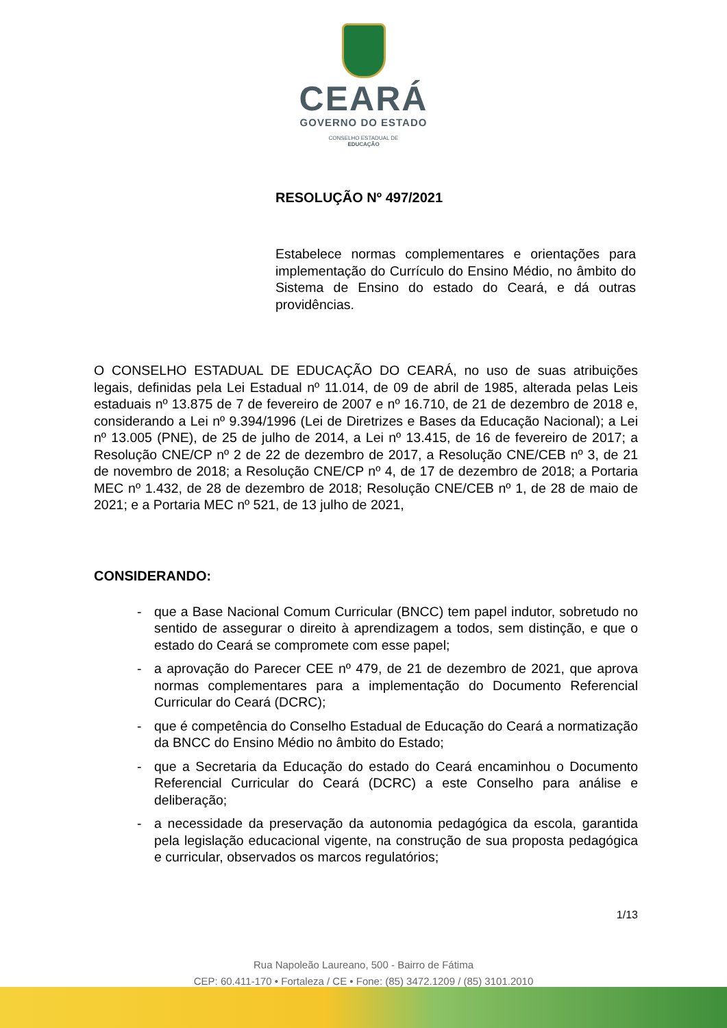CEARÁ
GOVERNO DO ESTADO
CONSELHO ESTADUAL DE
EDUCAÇÃO
RESOLUÇÃO Nº 497/2021
Estabelece normas complementares e orientações para implementação do Currículo do Ensino Médio, no âmbito do Sistema de Ensino do estado do Ceará, e dá outras providências.
O CONSELHO ESTADUAL DE EDUCAÇÃO DO CEARÁ, no uso de suas atribuições legais, definidas pela Lei Estadual nº 11.014, de 09 de abril de 1985, alterada pelas Leis estaduais nº 13.875 de 7 de fevereiro de 2007 e nº 16.710, de 21 de dezembro de 2018 e, considerando a Lei nº 9.394/1996 (Lei de Diretrizes e Bases da Educação Nacional); a Lei nº 13.005 (PNE), de 25 de julho de 2014, a Lei nº 13.415, de 16 de fevereiro de 2017; a Resolução CNE/CP nº 2 de 22 de dezembro de 2017, a Resolução CNE/CEB nº 3, de 21 de novembro de 2018; a Resolução CNE/CP nº 4, de 17 de dezembro de 2018; a Portaria MEC nº 1.432, de 28 de dezembro de 2018; Resolução CNE/CEB nº 1, de 28 de maio de 2021; e a Portaria MEC nº 521, de 13 julho de 2021,
CONSIDERANDO:
- que a Base Nacional Comum Curricular (BNCC) tem papel indutor, sobretudo no sentido de assegurar o direito à aprendizagem a todos, sem distinção, e que o estado do Ceará se compromete com esse papel;
- a aprovação do Parecer CEE nº 479, de 21 de dezembro de 2021, que aprova normas complementares para a implementação do Documento Referencial Curricular do Ceará (DCRC);
- que é competência do Conselho Estadual de Educação do Ceará a normatização da BNCC do Ensino Médio no âmbito do Estado;
- que a Secretaria da Educação do estado do Ceará encaminhou o Documento Referencial Curricular do Ceará (DCRC) a este Conselho para análise e deliberação;
- a necessidade da preservação da autonomia pedagógica da escola, garantida pela legislação educacional vigente, na construção de sua proposta pedagógica e curricular, observados os marcos regulatórios;
1/13
Rua Napoleão Laureano, 500 - Bairro de Fátima
CEP: 60.411-170 • Fortaleza / CE • Fone: (85) 3472.1209 / (85) 3101.2010